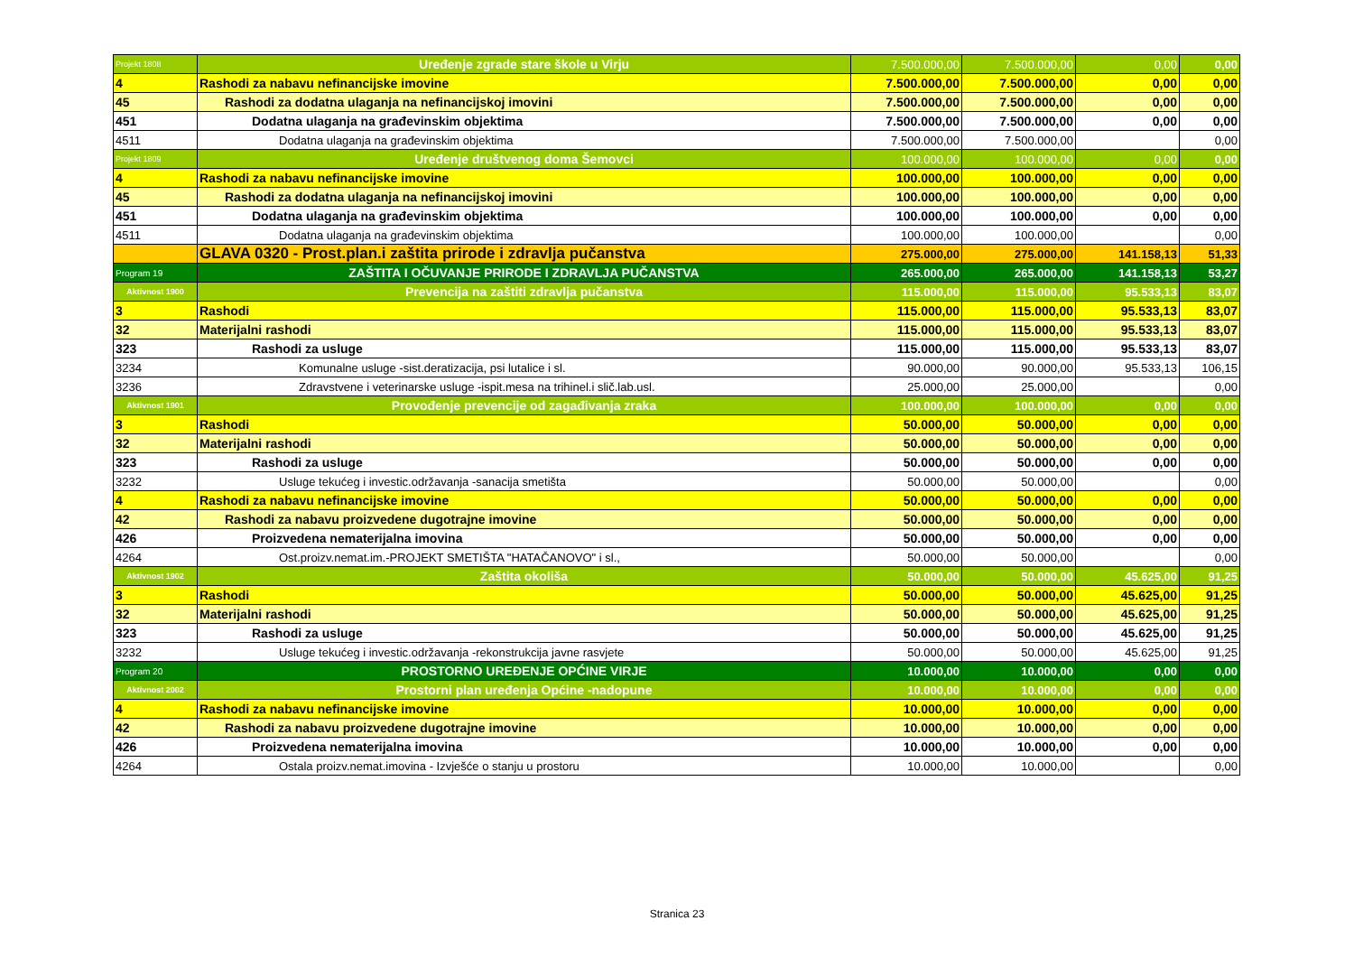| Projekt 1808 | Uređenje zgrade stare škole u Virju | 7.500.000,00 | 7.500.000,00 | 0,00 | 0,00 |
| 4 | Rashodi za nabavu nefinancijske imovine | 7.500.000,00 | 7.500.000,00 | 0,00 | 0,00 |
| 45 | Rashodi za dodatna ulaganja na nefinancijskoj imovini | 7.500.000,00 | 7.500.000,00 | 0,00 | 0,00 |
| 451 | Dodatna ulaganja na građevinskim objektima | 7.500.000,00 | 7.500.000,00 | 0,00 | 0,00 |
| 4511 | Dodatna ulaganja na građevinskim objektima | 7.500.000,00 | 7.500.000,00 | | 0,00 |
| Projekt 1809 | Uređenje društvenog doma Šemovci | 100.000,00 | 100.000,00 | 0,00 | 0,00 |
| 4 | Rashodi za nabavu nefinancijske imovine | 100.000,00 | 100.000,00 | 0,00 | 0,00 |
| 45 | Rashodi za dodatna ulaganja na nefinancijskoj imovini | 100.000,00 | 100.000,00 | 0,00 | 0,00 |
| 451 | Dodatna ulaganja na građevinskim objektima | 100.000,00 | 100.000,00 | 0,00 | 0,00 |
| 4511 | Dodatna ulaganja na građevinskim objektima | 100.000,00 | 100.000,00 | | 0,00 |
| | GLAVA 0320 - Prost.plan.i zaštita prirode i zdravlja pučanstva | 275.000,00 | 275.000,00 | 141.158,13 | 51,33 |
| Program 19 | ZAŠTITA I OČUVANJE PRIRODE I ZDRAVLJA PUČANSTVA | 265.000,00 | 265.000,00 | 141.158,13 | 53,27 |
| Aktivnost 1900 | Prevencija na zaštiti zdravlja pučanstva | 115.000,00 | 115.000,00 | 95.533,13 | 83,07 |
| 3 | Rashodi | 115.000,00 | 115.000,00 | 95.533,13 | 83,07 |
| 32 | Materijalni rashodi | 115.000,00 | 115.000,00 | 95.533,13 | 83,07 |
| 323 | Rashodi za usluge | 115.000,00 | 115.000,00 | 95.533,13 | 83,07 |
| 3234 | Komunalne usluge -sist.deratizacija, psi lutalice i sl. | 90.000,00 | 90.000,00 | 95.533,13 | 106,15 |
| 3236 | Zdravstvene i veterinarske usluge -ispit.mesa na trihinel.i slič.lab.usl. | 25.000,00 | 25.000,00 | | 0,00 |
| Aktivnost 1901 | Provođenje prevencije od zagađivanja zraka | 100.000,00 | 100.000,00 | 0,00 | 0,00 |
| 3 | Rashodi | 50.000,00 | 50.000,00 | 0,00 | 0,00 |
| 32 | Materijalni rashodi | 50.000,00 | 50.000,00 | 0,00 | 0,00 |
| 323 | Rashodi za usluge | 50.000,00 | 50.000,00 | 0,00 | 0,00 |
| 3232 | Usluge tekućeg i investic.održavanja -sanacija smetišta | 50.000,00 | 50.000,00 | | 0,00 |
| 4 | Rashodi za nabavu nefinancijske imovine | 50.000,00 | 50.000,00 | 0,00 | 0,00 |
| 42 | Rashodi za nabavu proizvedene dugotrajne imovine | 50.000,00 | 50.000,00 | 0,00 | 0,00 |
| 426 | Proizvedena nematerijalna imovina | 50.000,00 | 50.000,00 | 0,00 | 0,00 |
| 4264 | Ost.proizv.nemat.im.-PROJEKT SMETIŠTA "HATAČANOVO" i sl., | 50.000,00 | 50.000,00 | | 0,00 |
| Aktivnost 1902 | Zaštita okoliša | 50.000,00 | 50.000,00 | 45.625,00 | 91,25 |
| 3 | Rashodi | 50.000,00 | 50.000,00 | 45.625,00 | 91,25 |
| 32 | Materijalni rashodi | 50.000,00 | 50.000,00 | 45.625,00 | 91,25 |
| 323 | Rashodi za usluge | 50.000,00 | 50.000,00 | 45.625,00 | 91,25 |
| 3232 | Usluge tekućeg i investic.održavanja -rekonstrukcija javne rasvjete | 50.000,00 | 50.000,00 | 45.625,00 | 91,25 |
| Program 20 | PROSTORNO UREĐENJE OPĆINE VIRJE | 10.000,00 | 10.000,00 | 0,00 | 0,00 |
| Aktivnost 2002 | Prostorni plan uređenja Općine -nadopune | 10.000,00 | 10.000,00 | 0,00 | 0,00 |
| 4 | Rashodi za nabavu nefinancijske imovine | 10.000,00 | 10.000,00 | 0,00 | 0,00 |
| 42 | Rashodi za nabavu proizvedene dugotrajne imovine | 10.000,00 | 10.000,00 | 0,00 | 0,00 |
| 426 | Proizvedena nematerijalna imovina | 10.000,00 | 10.000,00 | 0,00 | 0,00 |
| 4264 | Ostala proizv.nemat.imovina - Izvješće o stanju u prostoru | 10.000,00 | 10.000,00 | | 0,00 |
Stranica 23